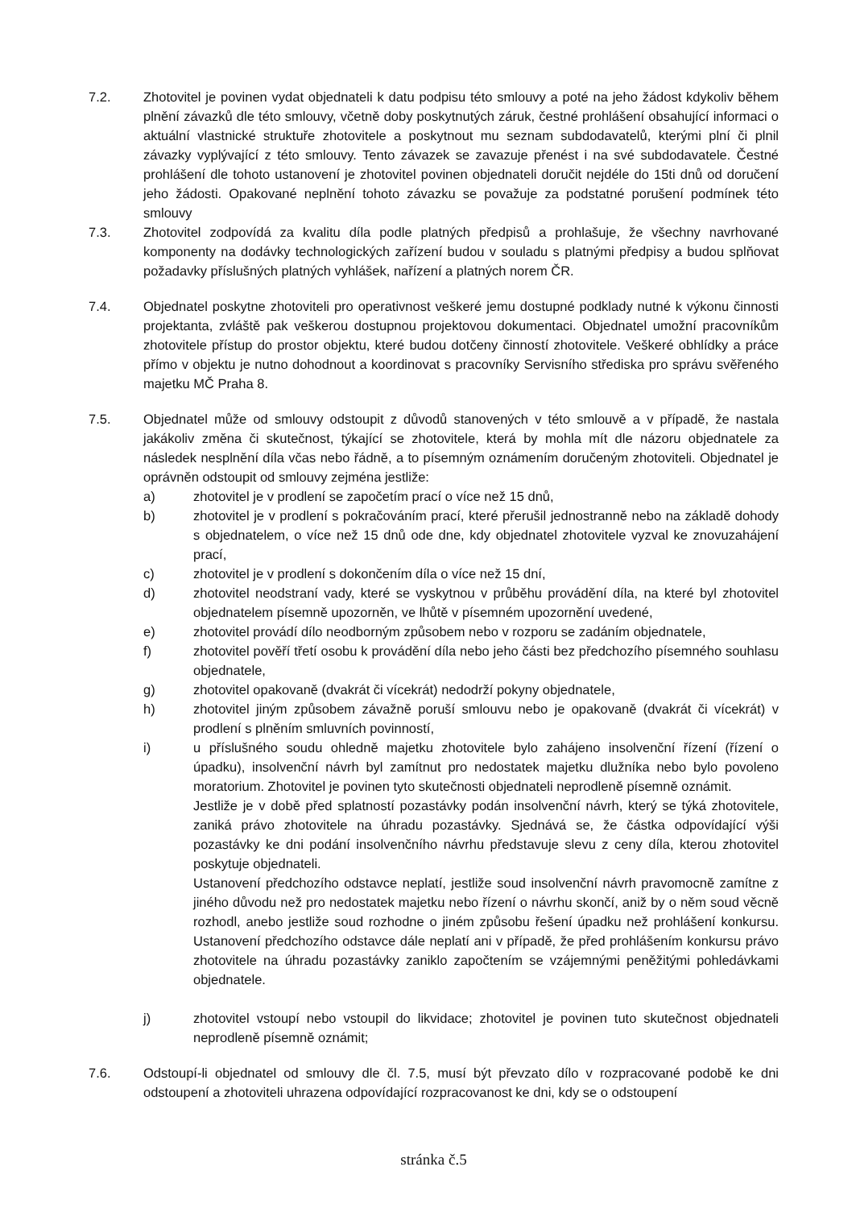7.2. Zhotovitel je povinen vydat objednateli k datu podpisu této smlouvy a poté na jeho žádost kdykoliv během plnění závazků dle této smlouvy, včetně doby poskytnutých záruk, čestné prohlášení obsahující informaci o aktuální vlastnické struktuře zhotovitele a poskytnout mu seznam subdodavatelů, kterými plní či plnil závazky vyplývající z této smlouvy. Tento závazek se zavazuje přenést i na své subdodavatele. Čestné prohlášení dle tohoto ustanovení je zhotovitel povinen objednateli doručit nejdéle do 15ti dnů od doručení jeho žádosti. Opakované neplnění tohoto závazku se považuje za podstatné porušení podmínek této smlouvy
7.3. Zhotovitel zodpovídá za kvalitu díla podle platných předpisů a prohlašuje, že všechny navrhované komponenty na dodávky technologických zařízení budou v souladu s platnými předpisy a budou splňovat požadavky příslušných platných vyhlášek, nařízení a platných norem ČR.
7.4. Objednatel poskytne zhotoviteli pro operativnost veškeré jemu dostupné podklady nutné k výkonu činnosti projektanta, zvláště pak veškerou dostupnou projektovou dokumentaci. Objednatel umožní pracovníkům zhotovitele přístup do prostor objektu, které budou dotčeny činností zhotovitele. Veškeré obhlídky a práce přímo v objektu je nutno dohodnout a koordinovat s pracovníky Servisního střediska pro správu svěřeného majetku MČ Praha 8.
7.5. Objednatel může od smlouvy odstoupit z důvodů stanovených v této smlouvě a v případě, že nastala jakákoliv změna či skutečnost, týkající se zhotovitele, která by mohla mít dle názoru objednatele za následek nesplnění díla včas nebo řádně, a to písemným oznámením doručeným zhotoviteli. Objednatel je oprávněn odstoupit od smlouvy zejména jestliže:
a) zhotovitel je v prodlení se započetím prací o více než 15 dnů,
b) zhotovitel je v prodlení s pokračováním prací, které přerušil jednostranně nebo na základě dohody s objednatelem, o více než 15 dnů ode dne, kdy objednatel zhotovitele vyzval ke znovuzahájení prací,
c) zhotovitel je v prodlení s dokončením díla o více než 15 dní,
d) zhotovitel neodstraní vady, které se vyskytnou v průběhu provádění díla, na které byl zhotovitel objednatelem písemně upozorněn, ve lhůtě v písemném upozornění uvedené,
e) zhotovitel provádí dílo neodborným způsobem nebo v rozporu se zadáním objednatele,
f) zhotovitel pověří třetí osobu k provádění díla nebo jeho části bez předchozího písemného souhlasu objednatele,
g) zhotovitel opakovaně (dvakrát či vícekrát) nedodrží pokyny objednatele,
h) zhotovitel jiným způsobem závažně poruší smlouvu nebo je opakovaně (dvakrát či vícekrát) v prodlení s plněním smluvních povinností,
i) u příslušného soudu ohledně majetku zhotovitele bylo zahájeno insolvenční řízení (řízení o úpadku), insolvenční návrh byl zamítnut pro nedostatek majetku dlužníka nebo bylo povoleno moratorium. Zhotovitel je povinen tyto skutečnosti objednateli neprodleně písemně oznámit.
Jestliže je v době před splatností pozastávky podán insolvenční návrh, který se týká zhotovitele, zaniká právo zhotovitele na úhradu pozastávky. Sjednává se, že částka odpovídající výši pozastávky ke dni podání insolvenčního návrhu představuje slevu z ceny díla, kterou zhotovitel poskytuje objednateli.
Ustanovení předchozího odstavce neplatí, jestliže soud insolvenční návrh pravomocně zamítne z jiného důvodu než pro nedostatek majetku nebo řízení o návrhu skončí, aniž by o něm soud věcně rozhodl, anebo jestliže soud rozhodne o jiném způsobu řešení úpadku než prohlášení konkursu. Ustanovení předchozího odstavce dále neplatí ani v případě, že před prohlášením konkursu právo zhotovitele na úhradu pozastávky zaniklo započtením se vzájemnými peněžitými pohledávkami objednatele.
j) zhotovitel vstoupí nebo vstoupil do likvidace; zhotovitel je povinen tuto skutečnost objednateli neprodleně písemně oznámit;
7.6. Odstoupí-li objednatel od smlouvy dle čl. 7.5, musí být převzato dílo v rozpracované podobě ke dni odstoupení a zhotoviteli uhrazena odpovídající rozpracovanost ke dni, kdy se o odstoupení
stránka č.5